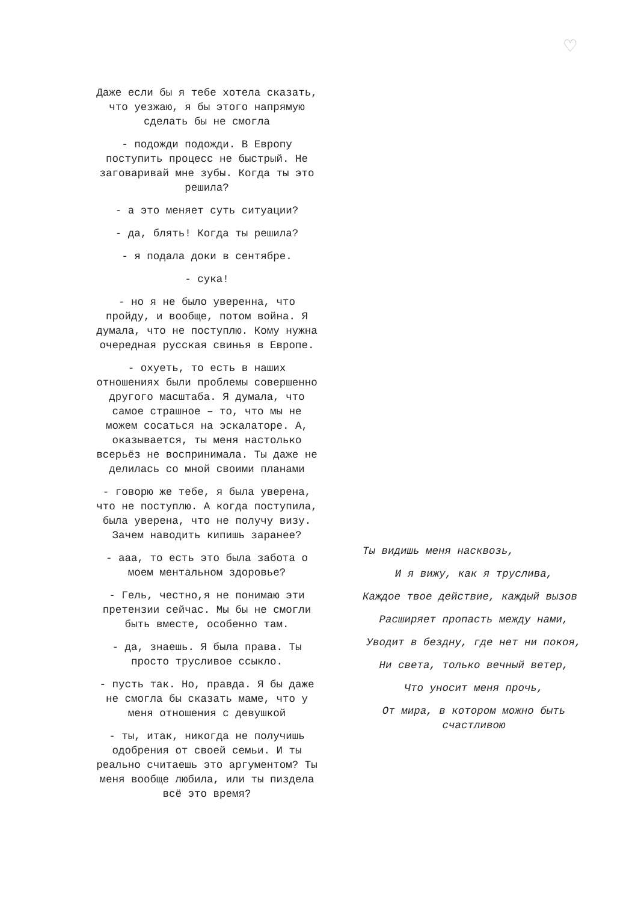♡
Даже если бы я тебе хотела сказать, что уезжаю, я бы этого напрямую сделать бы не смогла
- подожди подожди. В Европу поступить процесс не быстрый. Не заговаривай мне зубы. Когда ты это решила?
- а это меняет суть ситуации?
- да, блять! Когда ты решила?
- я подала доки в сентябре.
- сука!
- но я не было уверенна, что пройду, и вообще, потом война. Я думала, что не поступлю. Кому нужна очередная русская свинья в Европе.
- охуеть, то есть в наших отношениях были проблемы совершенно другого масштаба. Я думала, что самое страшное – то, что мы не можем сосаться на эскалаторе. А, оказывается, ты меня настолько всерьёз не воспринимала. Ты даже не делилась со мной своими планами
- говорю же тебе, я была уверена, что не поступлю. А когда поступила, была уверена, что не получу визу. Зачем наводить кипишь заранее?
- ааа, то есть это была забота о моем ментальном здоровье?
- Гель, честно,я не понимаю эти претензии сейчас. Мы бы не смогли быть вместе, особенно там.
- да, знаешь. Я была права. Ты просто трусливое ссыкло.
- пусть так. Но, правда. Я бы даже не смогла бы сказать маме, что у меня отношения с девушкой
- ты, итак, никогда не получишь одобрения от своей семьи. И ты реально считаешь это аргументом? Ты меня вообще любила, или ты пиздела всё это время?
Ты видишь меня насквозь,
И я вижу, как я труслива,
Каждое твое действие, каждый вызов
Расширяет пропасть между нами,
Уводит в бездну, где нет ни покоя,
Ни света, только вечный ветер,
Что уносит меня прочь,
От мира, в котором можно быть счастливою